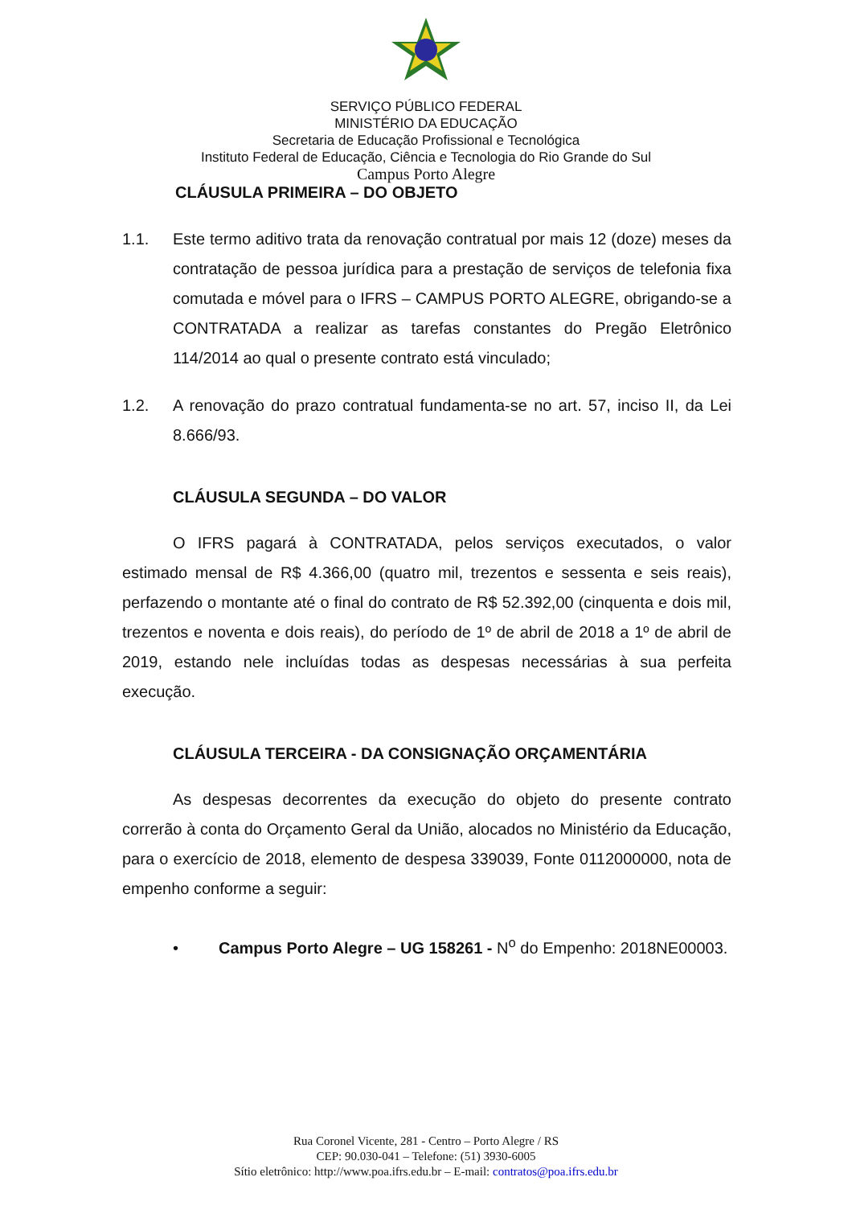SERVIÇO PÚBLICO FEDERAL
MINISTÉRIO DA EDUCAÇÃO
Secretaria de Educação Profissional e Tecnológica
Instituto Federal de Educação, Ciência e Tecnologia do Rio Grande do Sul
Campus Porto Alegre
CLÁUSULA PRIMEIRA – DO OBJETO
1.1. Este termo aditivo trata da renovação contratual por mais 12 (doze) meses da contratação de pessoa jurídica para a prestação de serviços de telefonia fixa comutada e móvel para o IFRS – CAMPUS PORTO ALEGRE, obrigando-se a CONTRATADA a realizar as tarefas constantes do Pregão Eletrônico 114/2014 ao qual o presente contrato está vinculado;
1.2. A renovação do prazo contratual fundamenta-se no art. 57, inciso II, da Lei 8.666/93.
CLÁUSULA SEGUNDA – DO VALOR
O IFRS pagará à CONTRATADA, pelos serviços executados, o valor estimado mensal de R$ 4.366,00 (quatro mil, trezentos e sessenta e seis reais), perfazendo o montante até o final do contrato de R$ 52.392,00 (cinquenta e dois mil, trezentos e noventa e dois reais), do período de 1º de abril de 2018 a 1º de abril de 2019, estando nele incluídas todas as despesas necessárias à sua perfeita execução.
CLÁUSULA TERCEIRA - DA CONSIGNAÇÃO ORÇAMENTÁRIA
As despesas decorrentes da execução do objeto do presente contrato correrão à conta do Orçamento Geral da União, alocados no Ministério da Educação, para o exercício de 2018, elemento de despesa 339039, Fonte 0112000000, nota de empenho conforme a seguir:
• Campus Porto Alegre – UG 158261 - N<sup>o</sup> do Empenho: 2018NE00003.
Rua Coronel Vicente, 281 - Centro – Porto Alegre / RS
CEP: 90.030-041 – Telefone: (51) 3930-6005
Sítio eletrônico: http://www.poa.ifrs.edu.br – E-mail: contratos@poa.ifrs.edu.br